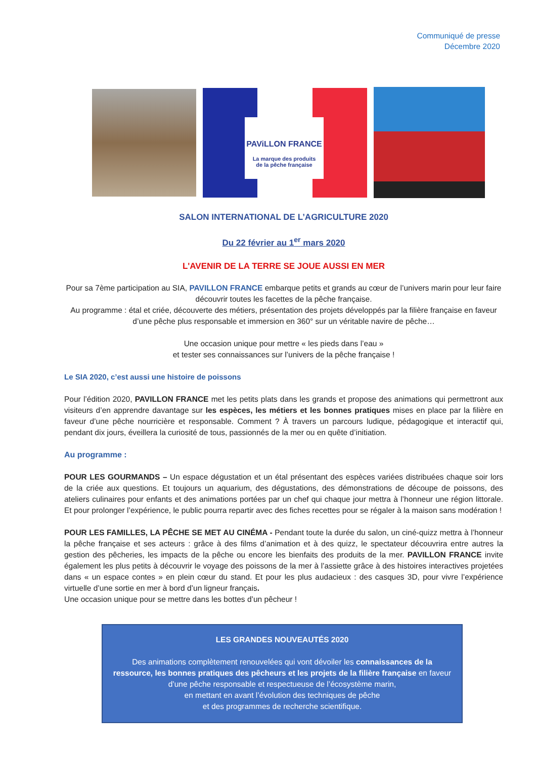Communiqué de presse
Décembre 2020
PAViLLON FRANCE
La marque des produits
de la pêche française
SALON INTERNATIONAL DE L’AGRICULTURE 2020
Du 22 février au 1<sup>er</sup> mars 2020
L'AVENIR DE LA TERRE SE JOUE AUSSI EN MER
Pour sa 7ème participation au SIA, PAVILLON FRANCE embarque petits et grands au cœur de l’univers marin pour leur faire découvrir toutes les facettes de la pêche française.
Au programme : étal et criée, découverte des métiers, présentation des projets développés par la filière française en faveur d’une pêche plus responsable et immersion en 360° sur un véritable navire de pêche…
Une occasion unique pour mettre « les pieds dans l’eau »
et tester ses connaissances sur l’univers de la pêche française !
Le SIA 2020, c’est aussi une histoire de poissons
Pour l’édition 2020, PAVILLON FRANCE met les petits plats dans les grands et propose des animations qui permettront aux visiteurs d’en apprendre davantage sur les espèces, les métiers et les bonnes pratiques mises en place par la filière en faveur d’une pêche nourricière et responsable. Comment ? À travers un parcours ludique, pédagogique et interactif qui, pendant dix jours, éveillera la curiosité de tous, passionnés de la mer ou en quête d’initiation.
Au programme :
POUR LES GOURMANDS – Un espace dégustation et un étal présentant des espèces variées distribuées chaque soir lors de la criée aux questions. Et toujours un aquarium, des dégustations, des démonstrations de découpe de poissons, des ateliers culinaires pour enfants et des animations portées par un chef qui chaque jour mettra à l’honneur une région littorale. Et pour prolonger l’expérience, le public pourra repartir avec des fiches recettes pour se régaler à la maison sans modération !
POUR LES FAMILLES, LA PÊCHE SE MET AU CINÉMA - Pendant toute la durée du salon, un ciné-quizz mettra à l’honneur la pêche française et ses acteurs : grâce à des films d’animation et à des quizz, le spectateur découvrira entre autres la gestion des pêcheries, les impacts de la pêche ou encore les bienfaits des produits de la mer. PAVILLON FRANCE invite également les plus petits à découvrir le voyage des poissons de la mer à l’assiette grâce à des histoires interactives projetées dans « un espace contes » en plein cœur du stand. Et pour les plus audacieux : des casques 3D, pour vivre l’expérience virtuelle d’une sortie en mer à bord d’un ligneur français.
Une occasion unique pour se mettre dans les bottes d’un pêcheur !
LES GRANDES NOUVEAUTÉS 2020
Des animations complètement renouvelées qui vont dévoiler les connaissances de la ressource, les bonnes pratiques des pêcheurs et les projets de la filière française en faveur d’une pêche responsable et respectueuse de l’écosystème marin,
en mettant en avant l’évolution des techniques de pêche
et des programmes de recherche scientifique.